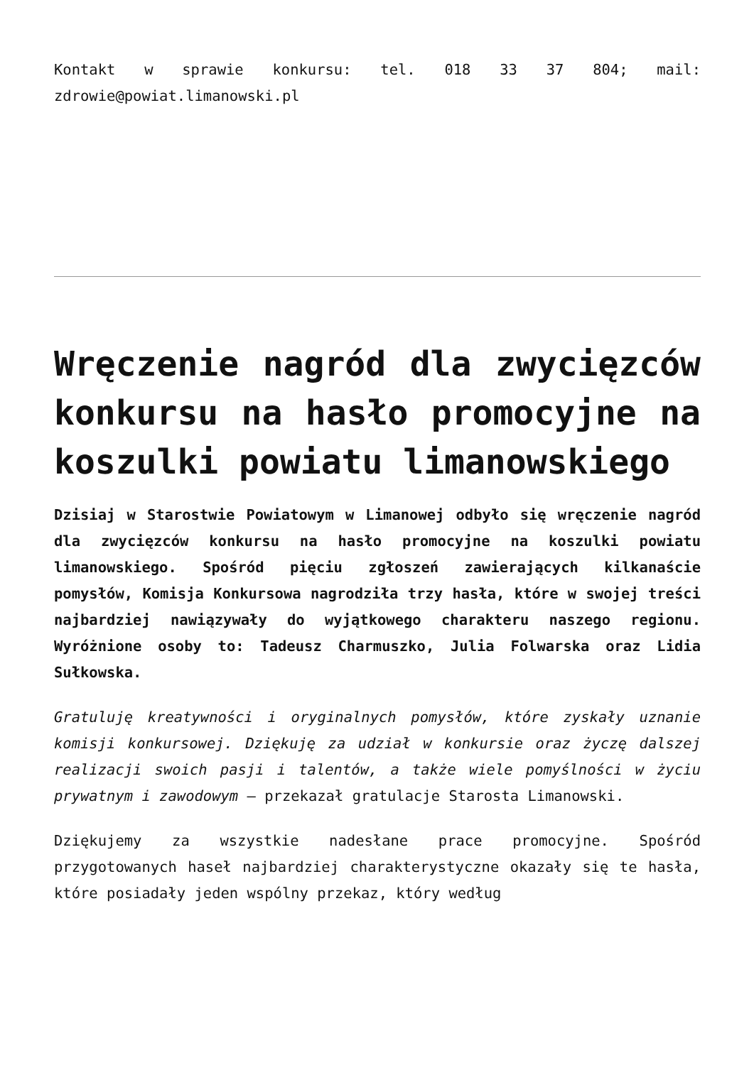Kontakt w sprawie konkursu: tel. 018 33 37 804; mail: zdrowie@powiat.limanowski.pl
Wręczenie nagród dla zwycięzców konkursu na hasło promocyjne na koszulki powiatu limanowskiego
Dzisiaj w Starostwie Powiatowym w Limanowej odbyło się wręczenie nagród dla zwycięzców konkursu na hasło promocyjne na koszulki powiatu limanowskiego. Spośród pięciu zgłoszeń zawierających kilkanaście pomysłów, Komisja Konkursowa nagrodziła trzy hasła, które w swojej treści najbardziej nawiązywały do wyjątkowego charakteru naszego regionu. Wyróżnione osoby to: Tadeusz Charmuszko, Julia Folwarska oraz Lidia Sułkowska.
Gratuluję kreatywności i oryginalnych pomysłów, które zyskały uznanie komisji konkursowej. Dziękuję za udział w konkursie oraz życzę dalszej realizacji swoich pasji i talentów, a także wiele pomyślności w życiu prywatnym i zawodowym – przekazał gratulacje Starosta Limanowski.
Dziękujemy za wszystkie nadesłane prace promocyjne. Spośród przygotowanych haseł najbardziej charakterystyczne okazały się te hasła, które posiadały jeden wspólny przekaz, który według